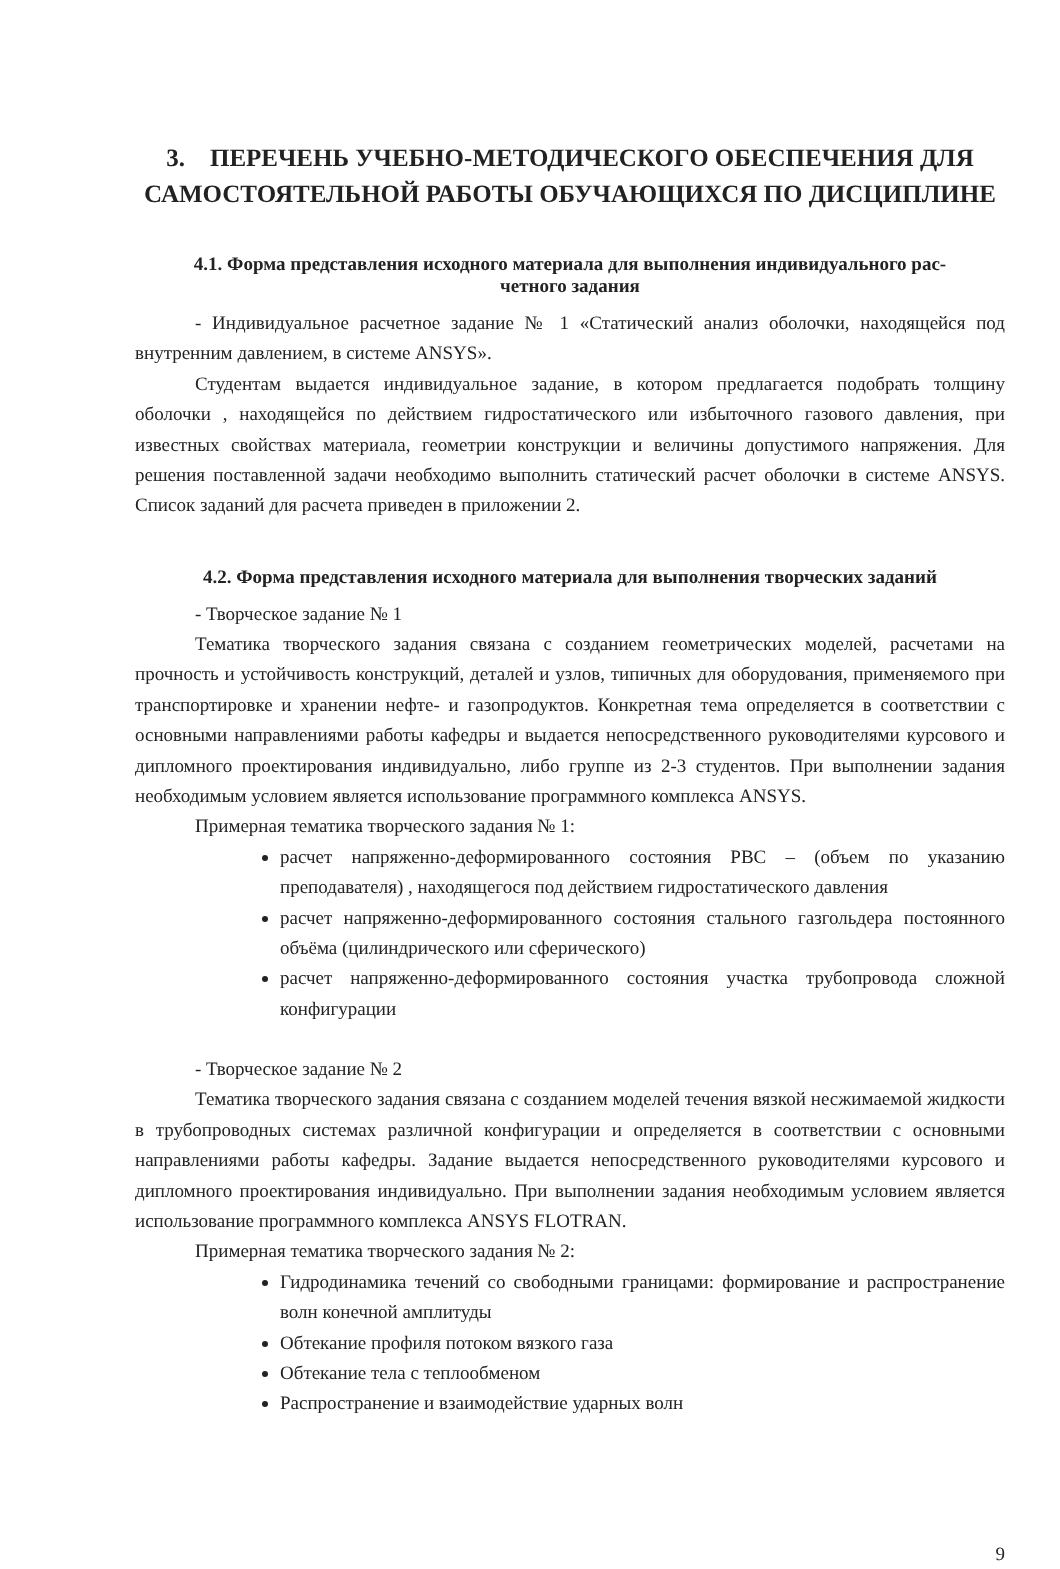3. ПЕРЕЧЕНЬ УЧЕБНО-МЕТОДИЧЕСКОГО ОБЕСПЕЧЕНИЯ ДЛЯ САМОСТОЯТЕЛЬНОЙ РАБОТЫ ОБУЧАЮЩИХСЯ ПО ДИСЦИПЛИНЕ
4.1. Форма представления исходного материала для выполнения индивидуального рас-
четного задания
- Индивидуальное расчетное задание № 1 «Статический анализ оболочки, находящейся под внутренним давлением, в системе ANSYS».
Студентам выдается индивидуальное задание, в котором предлагается подобрать толщину оболочки , находящейся по действием гидростатического или избыточного газового давления, при известных свойствах материала, геометрии конструкции и величины допустимого напряжения. Для решения поставленной задачи необходимо выполнить статический расчет оболочки в системе ANSYS. Список заданий для расчета приведен в приложении 2.
4.2. Форма представления исходного материала для выполнения творческих заданий
- Творческое задание № 1
Тематика творческого задания связана с созданием геометрических моделей, расчетами на прочность и устойчивость конструкций, деталей и узлов, типичных для оборудования, применяемого при транспортировке и хранении нефте- и газопродуктов. Конкретная тема определяется в соответствии с основными направлениями работы кафедры и выдается непосредственного руководителями курсового и дипломного проектирования индивидуально, либо группе из 2-3 студентов. При выполнении задания необходимым условием является использование программного комплекса ANSYS.
Примерная тематика творческого задания № 1:
расчет напряженно-деформированного состояния РВС – (объем по указанию преподавателя) , находящегося под действием гидростатического давления
расчет напряженно-деформированного состояния стального газгольдера постоянного объёма (цилиндрического или сферического)
расчет напряженно-деформированного состояния участка трубопровода сложной конфигурации
- Творческое задание № 2
Тематика творческого задания связана с созданием моделей течения вязкой несжимаемой жидкости в трубопроводных системах различной конфигурации и определяется в соответствии с основными направлениями работы кафедры. Задание выдается непосредственного руководителями курсового и дипломного проектирования индивидуально. При выполнении задания необходимым условием является использование программного комплекса ANSYS FLOTRAN.
Примерная тематика творческого задания № 2:
Гидродинамика течений со свободными границами: формирование и распространение волн конечной амплитуды
Обтекание профиля потоком вязкого газа
Обтекание тела с теплообменом
Распространение и взаимодействие ударных волн
9